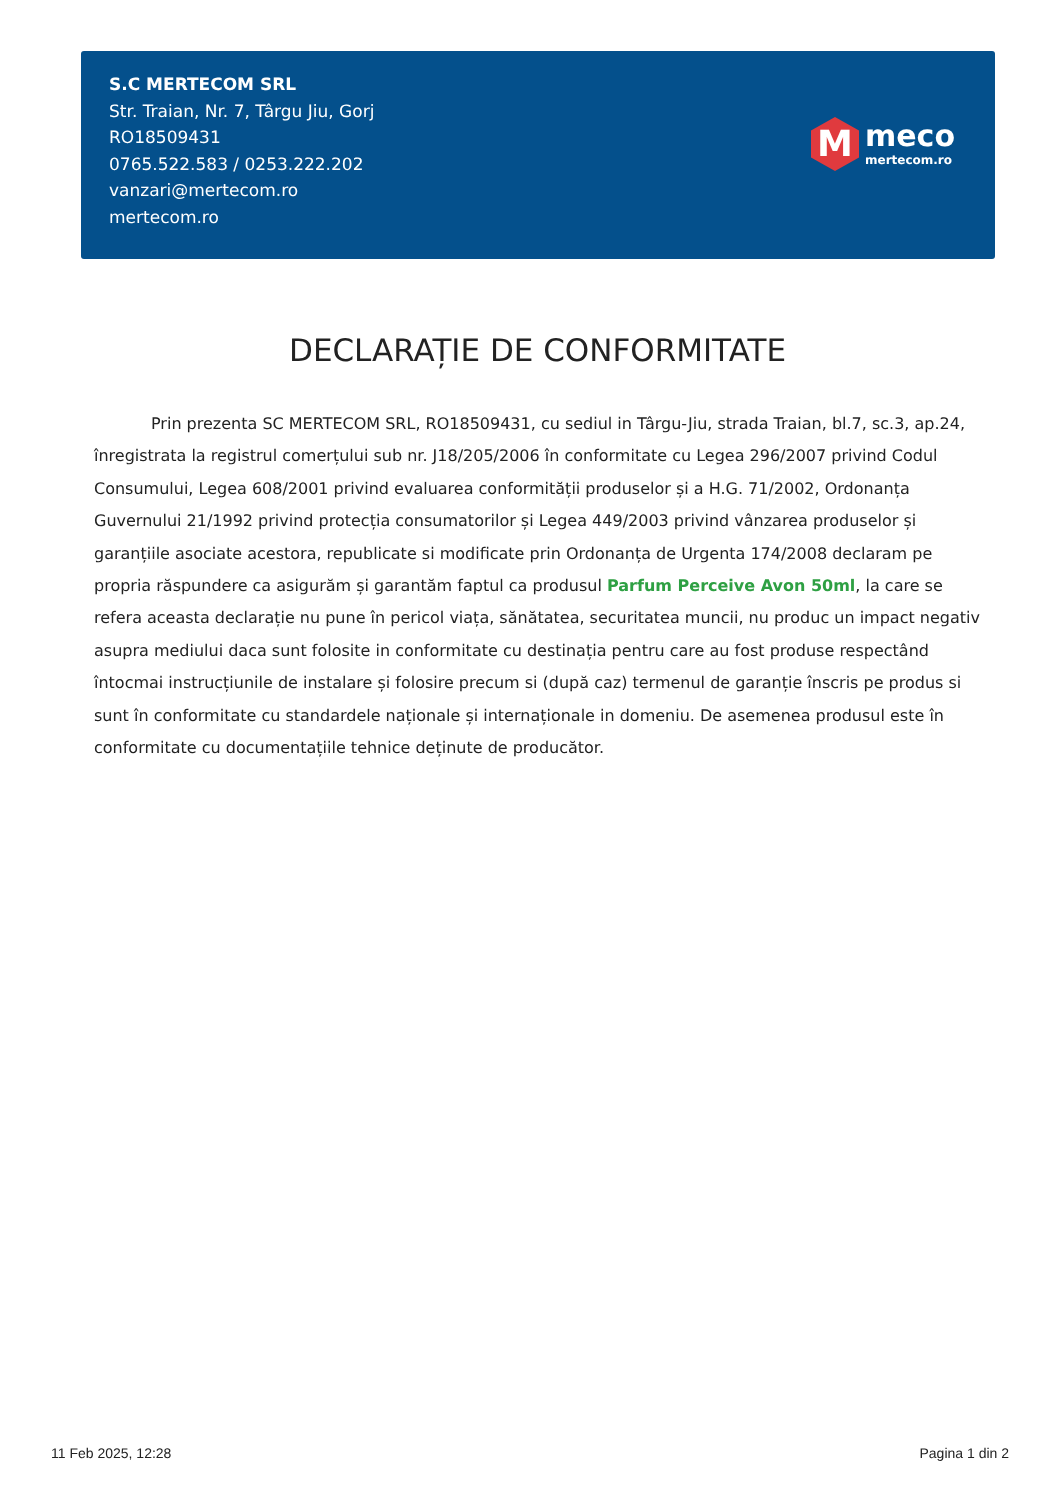S.C MERTECOM SRL
Str. Traian, Nr. 7, Târgu Jiu, Gorj
RO18509431
0765.522.583 / 0253.222.202
vanzari@mertecom.ro
mertecom.ro
M
meco
mertecom.ro
DECLARAȚIE DE CONFORMITATE
Prin prezenta SC MERTECOM SRL, RO18509431, cu sediul in Târgu-Jiu, strada Traian, bl.7, sc.3, ap.24, înregistrata la registrul comerțului sub nr. J18/205/2006 în conformitate cu Legea 296/2007 privind Codul Consumului, Legea 608/2001 privind evaluarea conformității produselor și a H.G. 71/2002, Ordonanța Guvernului 21/1992 privind protecția consumatorilor și Legea 449/2003 privind vânzarea produselor și garanțiile asociate acestora, republicate si modificate prin Ordonanța de Urgenta 174/2008 declaram pe propria răspundere ca asigurăm și garantăm faptul ca produsul Parfum Perceive Avon 50ml, la care se refera aceasta declarație nu pune în pericol viața, sănătatea, securitatea muncii, nu produc un impact negativ asupra mediului daca sunt folosite in conformitate cu destinația pentru care au fost produse respectând întocmai instrucțiunile de instalare și folosire precum si (după caz) termenul de garanție înscris pe produs si sunt în conformitate cu standardele naționale și internaționale in domeniu. De asemenea produsul este în conformitate cu documentațiile tehnice deținute de producător.
11 Feb 2025, 12:28 Pagina 1 din 2